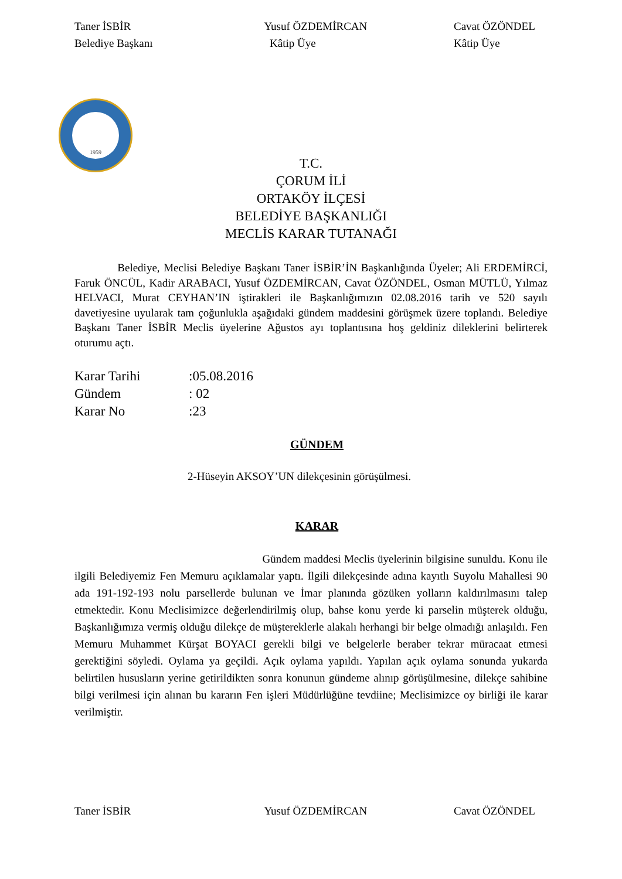Taner İSBİR
Belediye Başkanı
Yusuf ÖZDEMİRCAN
Kâtip Üye
Cavat ÖZÖNDEL
Kâtip Üye
1959
T.C.
ÇORUM İLİ
ORTAKÖY İLÇESİ
BELEDİYE BAŞKANLIĞI
MECLİS KARAR TUTANAĞI
Belediye, Meclisi Belediye Başkanı Taner İSBİR’İN Başkanlığında Üyeler; Ali ERDEMİRCİ, Faruk ÖNCÜL, Kadir ARABACI, Yusuf ÖZDEMİRCAN, Cavat ÖZÖNDEL, Osman MÜTLÜ, Yılmaz HELVACI, Murat CEYHAN’IN iştirakleri ile Başkanlığımızın 02.08.2016 tarih ve 520 sayılı davetiyesine uyularak tam çoğunlukla aşağıdaki gündem maddesini görüşmek üzere toplandı. Belediye Başkanı Taner İSBİR Meclis üyelerine Ağustos ayı toplantısına hoş geldiniz dileklerini belirterek oturumu açtı.
Karar Tarihi:05.08.2016
Gündem: 02
Karar No:23
GÜNDEM
2-Hüseyin AKSOY’UN dilekçesinin görüşülmesi.
KARAR
Gündem maddesi Meclis üyelerinin bilgisine sunuldu. Konu ile ilgili Belediyemiz Fen Memuru açıklamalar yaptı. İlgili dilekçesinde adına kayıtlı Suyolu Mahallesi 90 ada 191-192-193 nolu parsellerde bulunan ve İmar planında gözüken yolların kaldırılmasını talep etmektedir. Konu Meclisimizce değerlendirilmiş olup, bahse konu yerde ki parselin müşterek olduğu, Başkanlığımıza vermiş olduğu dilekçe de müştereklerle alakalı herhangi bir belge olmadığı anlaşıldı. Fen Memuru Muhammet Kürşat BOYACI gerekli bilgi ve belgelerle beraber tekrar müracaat etmesi gerektiğini söyledi. Oylama ya geçildi. Açık oylama yapıldı. Yapılan açık oylama sonunda yukarda belirtilen hususların yerine getirildikten sonra konunun gündeme alınıp görüşülmesine, dilekçe sahibine bilgi verilmesi için alınan bu kararın Fen işleri Müdürlüğüne tevdiine; Meclisimizce oy birliği ile karar verilmiştir.
Taner İSBİR Yusuf ÖZDEMİRCAN Cavat ÖZÖNDEL